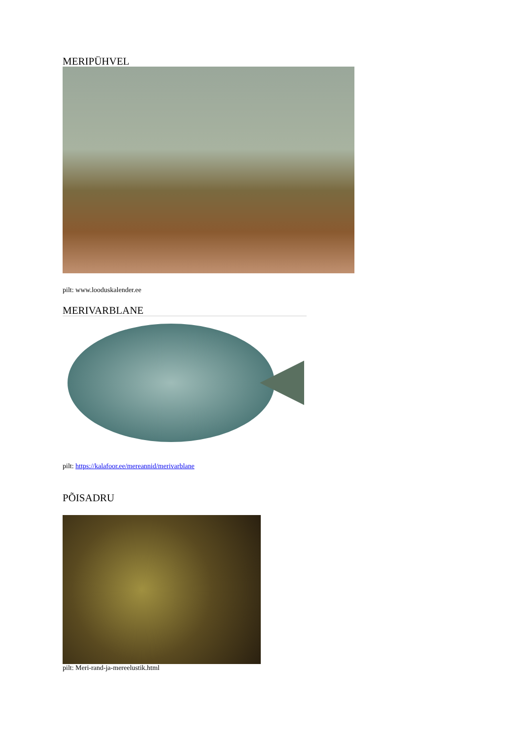MERIPÜHVEL
pilt: www.looduskalender.ee
MERIVARBLANE
pilt: https://kalafoor.ee/mereannid/merivarblane
PÕISADRU
pilt: Meri-rand-ja-mereelustik.html